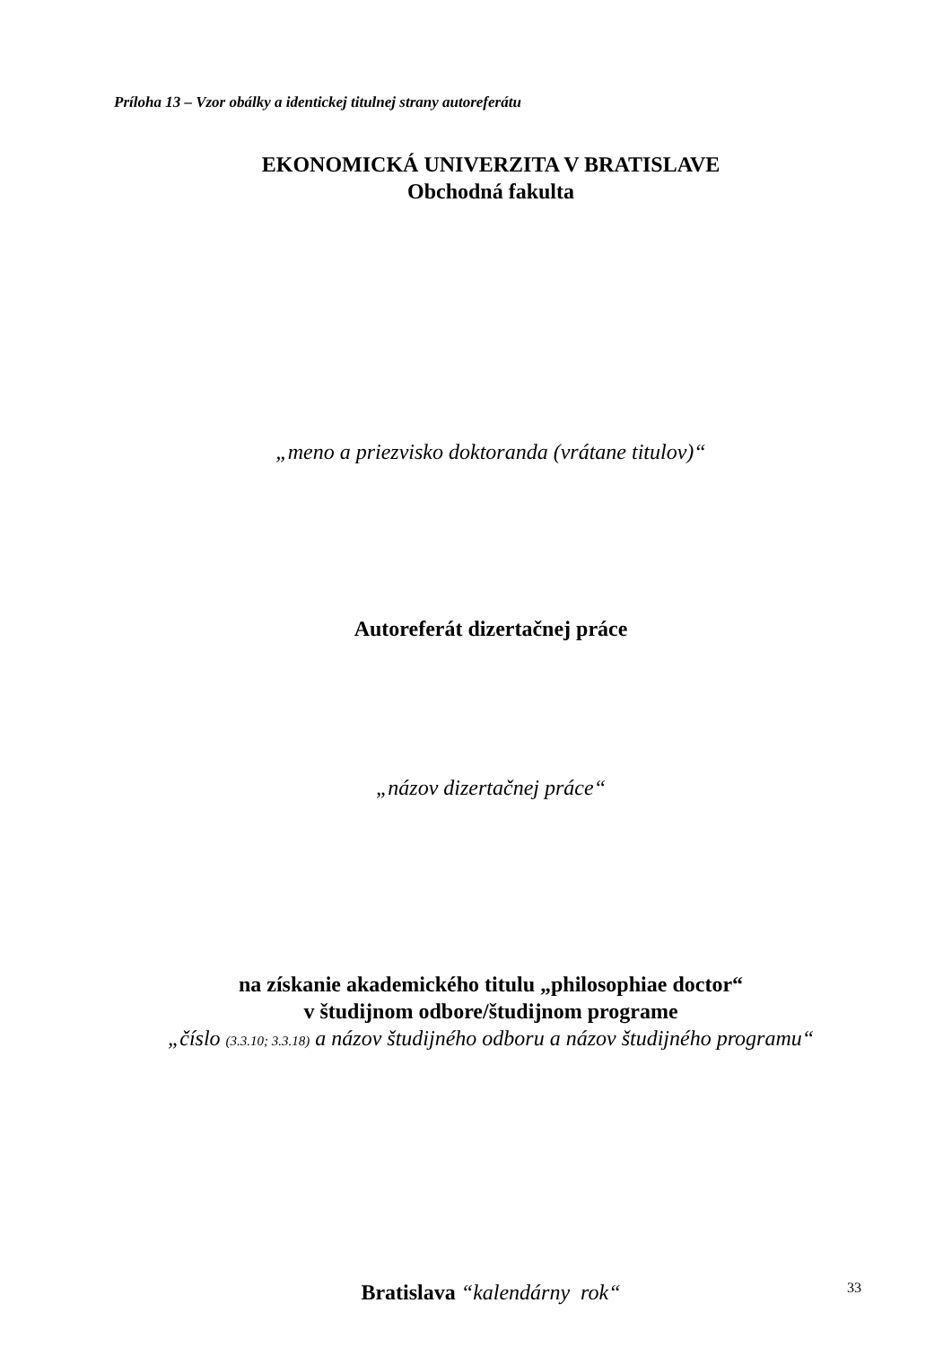Príloha 13 – Vzor obálky a identickej titulnej strany autoreferátu
EKONOMICKÁ UNIVERZITA V BRATISLAVE
Obchodná fakulta
„meno a priezvisko doktoranda (vrátane titulov)“
Autoreferát dizertačnej práce
„názov dizertačnej práce“
na získanie akademického titulu „philosophiae doctor“
v študijnom odbore/študijnom programe
„číslo (3.3.10; 3.3.18) a názov študijného odboru a názov študijného programu“
Bratislava “kalendárny rok“
33